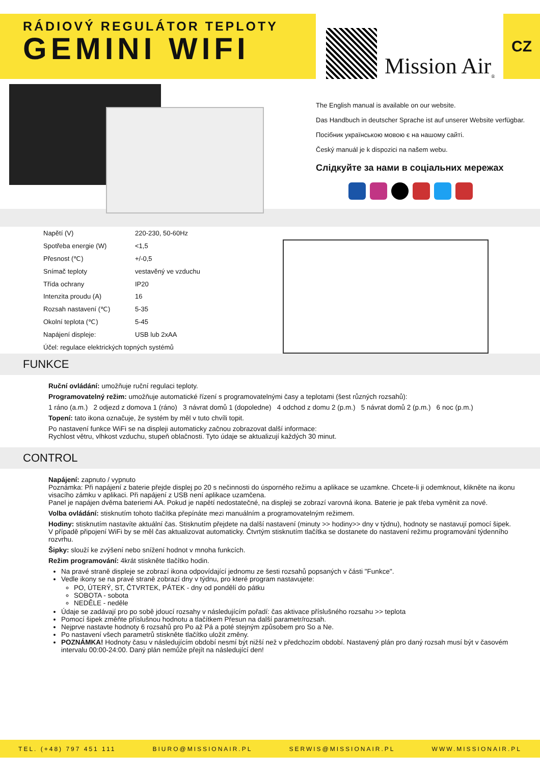RÁDIOVÝ REGULÁTOR TEPLOTY
GEMINI WIFI
Mission Air<sup>®</sup>
CZ
The English manual is available on our website.
Das Handbuch in deutscher Sprache ist auf unserer Website verfügbar.
Посібник українською мовою є на нашому сайті.
Český manuál je k dispozici na našem webu.
Слідкуйте за нами в соціальних мережах
| Napětí (V) | 220-230, 50-60Hz |
| Spotřeba energie (W) | <1,5 |
| Přesnost (℃) | +/-0,5 |
| Snímač teploty | vestavěný ve vzduchu |
| Třída ochrany | IP20 |
| Intenzita proudu (A) | 16 |
| Rozsah nastavení (℃) | 5-35 |
| Okolní teplota (℃) | 5-45 |
| Napájení displeje: | USB lub 2xAA |
| Účel: regulace elektrických topných systémů | |
FUNKCE
Ruční ovládání: umožňuje ruční regulaci teploty.
Programovatelný režim: umožňuje automatické řízení s programovatelnými časy a teplotami (šest různých rozsahů):
1 ráno (a.m.) 2 odjezd z domova 1 (ráno) 3 návrat domů 1 (dopoledne) 4 odchod z domu 2 (p.m.) 5 návrat domů 2 (p.m.) 6 noc (p.m.)
Topení: tato ikona označuje, že systém by měl v tuto chvíli topit.
Po nastavení funkce WiFi se na displeji automaticky začnou zobrazovat další informace:
Rychlost větru, vlhkost vzduchu, stupeň oblačnosti. Tyto údaje se aktualizují každých 30 minut.
CONTROL
Napájení: zapnuto / vypnuto
Poznámka: Při napájení z baterie přejde displej po 20 s nečinnosti do úsporného režimu a aplikace se uzamkne. Chcete-li ji odemknout, klikněte na ikonu visacího zámku v aplikaci. Při napájení z USB není aplikace uzamčena.
Panel je napájen dvěma bateriemi AA. Pokud je napětí nedostatečné, na displeji se zobrazí varovná ikona. Baterie je pak třeba vyměnit za nové.
Volba ovládání: stisknutím tohoto tlačítka přepínáte mezi manuálním a programovatelným režimem.
Hodiny: stisknutím nastavíte aktuální čas. Stisknutím přejdete na další nastavení (minuty >> hodiny>> dny v týdnu), hodnoty se nastavují pomocí šipek. V případě připojení WiFi by se měl čas aktualizovat automaticky. Čtvrtým stisknutím tlačítka se dostanete do nastavení režimu programování týdenního rozvrhu.
Šipky: slouží ke zvýšení nebo snížení hodnot v mnoha funkcích.
Režim programování: 4krát stiskněte tlačítko hodin.
Na pravé straně displeje se zobrazí ikona odpovídající jednomu ze šesti rozsahů popsaných v části "Funkce".
Vedle ikony se na pravé straně zobrazí dny v týdnu, pro které program nastavujete:
PO, ÚTERÝ, ST, ČTVRTEK, PÁTEK - dny od pondělí do pátku
SOBOTA - sobota
NEDĚLE - neděle
Údaje se zadávají pro po sobě jdoucí rozsahy v následujícím pořadí: čas aktivace příslušného rozsahu >> teplota
Pomocí šipek změňte příslušnou hodnotu a tlačítkem Přesun na další parametr/rozsah.
Nejprve nastavte hodnoty 6 rozsahů pro Po až Pá a poté stejným způsobem pro So a Ne.
Po nastavení všech parametrů stiskněte tlačítko uložit změny.
POZNÁMKA! Hodnoty času v následujícím období nesmí být nižší než v předchozím období. Nastavený plán pro daný rozsah musí být v časovém intervalu 00:00-24:00. Daný plán nemůže přejít na následující den!
TEL. (+48) 797 451 111 BIURO@MISSIONAIR.PL SERWIS@MISSIONAIR.PL WWW.MISSIONAIR.PL